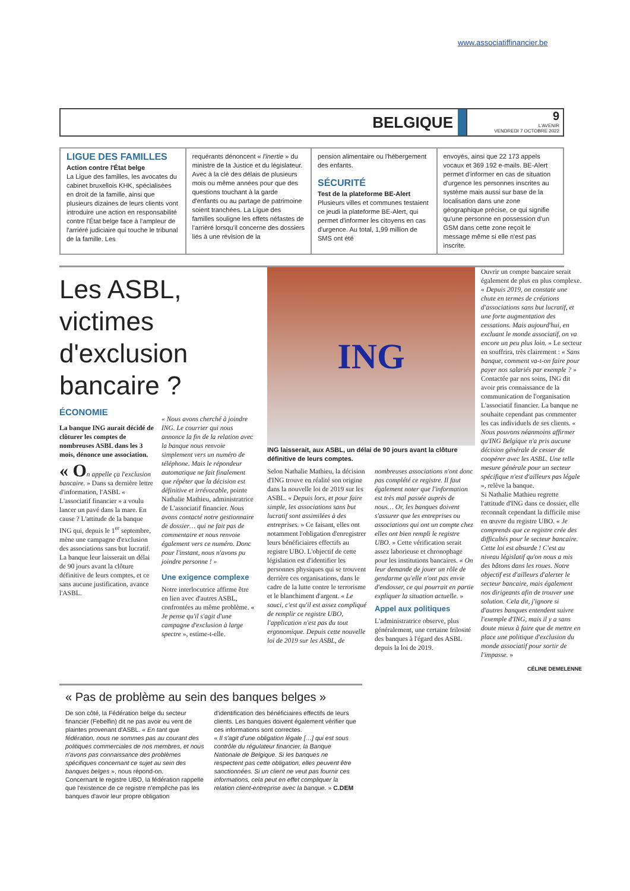www.associatiffinancier.be
BELGIQUE
9
L'AVENIR
VENDREDI 7 OCTOBRE 2022
LIGUE DES FAMILLES
Action contre l'État belge
La Ligue des familles, les avocates du cabinet bruxellois KHK, spécialisées en droit de la famille, ainsi que plusieurs dizaines de leurs clients vont introduire une action en responsabilité contre l'État belge face à l'ampleur de l'arriéré judiciaire qui touche le tribunal de la famille. Les
requérants dénoncent « l'inertie » du ministre de la Justice et du législateur. Avec à la clé des délais de plusieurs mois ou même années pour que des questions touchant à la garde d'enfants ou au partage de patrimoine soient tranchées. La Ligue des familles souligne les effets néfastes de l'arriéré lorsqu'il concerne des dossiers liés à une révision de la
pension alimentaire ou l'hébergement des enfants.
SÉCURITÉ
Test de la plateforme BE-Alert
Plusieurs villes et communes testaient ce jeudi la plateforme BE-Alert, qui permet d'informer les citoyens en cas d'urgence. Au total, 1,99 million de SMS ont été
envoyés, ainsi que 22 173 appels vocaux et 369 192 e-mails. BE-Alert permet d'informer en cas de situation d'urgence les personnes inscrites au système mais aussi sur base de la localisation dans une zone géographique précise, ce qui signifie qu'une personne en possession d'un GSM dans cette zone reçoit le message même si elle n'est pas inscrite.
Les ASBL, victimes d'exclusion bancaire ?
ÉCONOMIE
La banque ING aurait décidé de clôturer les comptes de nombreuses ASBL dans les 3 mois, dénonce une association.
« O n appelle ça l'exclusion bancaire. » Dans sa dernière lettre d'information, l'ASBL « L'associatif financier » a voulu lancer un pavé dans la mare. En cause ? L'attitude de la banque ING qui, depuis le 1<sup>er</sup> septembre, mène une campagne d'exclusion des associations sans but lucratif. La banque leur laisserait un délai de 90 jours avant la clôture définitive de leurs comptes, et ce sans aucune justification, avance l'ASBL.
« Nous avons cherché à joindre ING. Le courrier qui nous annonce la fin de la relation avec la banque nous renvoie simplement vers un numéro de téléphone. Mais le répondeur automatique ne fait finalement que répéter que la décision est définitive et irrévocable, pointe Nathalie Mathieu, administratrice de L'associatif financier. Nous avons contacté notre gestionnaire de dossier… qui ne fait pas de commentaire et nous renvoie également vers ce numéro. Donc pour l'instant, nous n'avons pu joindre personne ! »
Une exigence complexe
Notre interlocutrice affirme être en lien avec d'autres ASBL, confrontées au même problème. « Je pense qu'il s'agit d'une campagne d'exclusion à large spectre », estime-t-elle.
ING
ING laisserait, aux ASBL, un délai de 90 jours avant la clôture définitive de leurs comptes.
Selon Nathalie Mathieu, la décision d'ING trouve en réalité son origine dans la nouvelle loi de 2019 sur les ASBL. « Depuis lors, et pour faire simple, les associations sans but lucratif sont assimilées à des entreprises. » Ce faisant, elles ont notamment l'obligation d'enregistrer leurs bénéficiaires effectifs au registre UBO. L'objectif de cette législation est d'identifier les personnes physiques qui se trouvent derrière ces organisations, dans le cadre de la lutte contre le terrorisme et le blanchiment d'argent. « Le souci, c'est qu'il est assez compliqué de remplir ce registre UBO, l'application n'est pas du tout ergonomique. Depuis cette nouvelle loi de 2019 sur les ASBL, de nombreuses associations n'ont donc pas complété ce registre. Il faut également noter que l'information est très mal passée auprès de nous… Or, les banques doivent s'assurer que les entreprises ou associations qui ont un compte chez elles ont bien rempli le registre UBO. » Cette vérification serait assez laborieuse et chronophage pour les institutions bancaires. « On leur demande de jouer un rôle de gendarme qu'elle n'ont pas envie d'endosser, ce qui pourrait en partie expliquer la situation actuelle. »
Appel aux politiques
L'administratrice observe, plus généralement, une certaine frilosité des banques à l'égard des ASBL depuis la loi de 2019.
Ouvrir un compte bancaire serait également de plus en plus complexe. « Depuis 2019, on constate une chute en termes de créations d'associations sans but lucratif, et une forte augmentation des cessations. Mais aujourd'hui, en excluant le monde associatif, on va encore un peu plus loin. » Le secteur en souffrira, très clairement : « Sans banque, comment va-t-on faire pour payer nos salariés par exemple ? »
Contactée par nos soins, ING dit avoir pris connaissance de la communication de l'organisation L'associatif financier. La banque ne souhaite cependant pas commenter les cas individuels de ses clients. « Nous pouvons néanmoins affirmer qu'ING Belgique n'a pris aucune décision générale de cesser de coopérer avec les ASBL. Une telle mesure générale pour un secteur spécifique n'est d'ailleurs pas légale », relève la banque.
Si Nathalie Mathieu regrette l'attitude d'ING dans ce dossier, elle reconnaît cependant la difficile mise en œuvre du registre UBO. « Je comprends que ce registre crée des difficultés pour le secteur bancaire. Cette loi est absurde ! C'est au niveau législatif qu'on nous a mis des bâtons dans les roues. Notre objectif est d'ailleurs d'alerter le secteur bancaire, mais également nos dirigeants afin de trouver une solution. Cela dit, j'ignore si d'autres banques entendent suivre l'exemple d'ING, mais il y a sans doute mieux à faire que de mettre en place une politique d'exclusion du monde associatif pour sortir de l'impasse. »
CÉLINE DEMELENNE
« Pas de problème au sein des banques belges »
De son côté, la Fédération belge du secteur financier (Febelfin) dit ne pas avoir eu vent de plaintes provenant d'ASBL. « En tant que fédération, nous ne sommes pas au courant des politiques commerciales de nos membres, et nous n'avons pas connaissance des problèmes spécifiques concernant ce sujet au sein des banques belges », nous répond-on.
Concernant le registre UBO, la fédération rappelle que l'existence de ce registre n'empêche pas les banques d'avoir leur propre obligation d'identification des bénéficiaires effectifs de leurs clients. Les banques doivent également vérifier que ces informations sont correctes.
« Il s'agit d'une obligation légale […] qui est sous contrôle du régulateur financier, la Banque Nationale de Belgique. Si les banques ne respectent pas cette obligation, elles peuvent être sanctionnées. Si un client ne veut pas fournir ces informations, cela peut en effet compliquer la relation client-entreprise avec la banque. » C.DEM